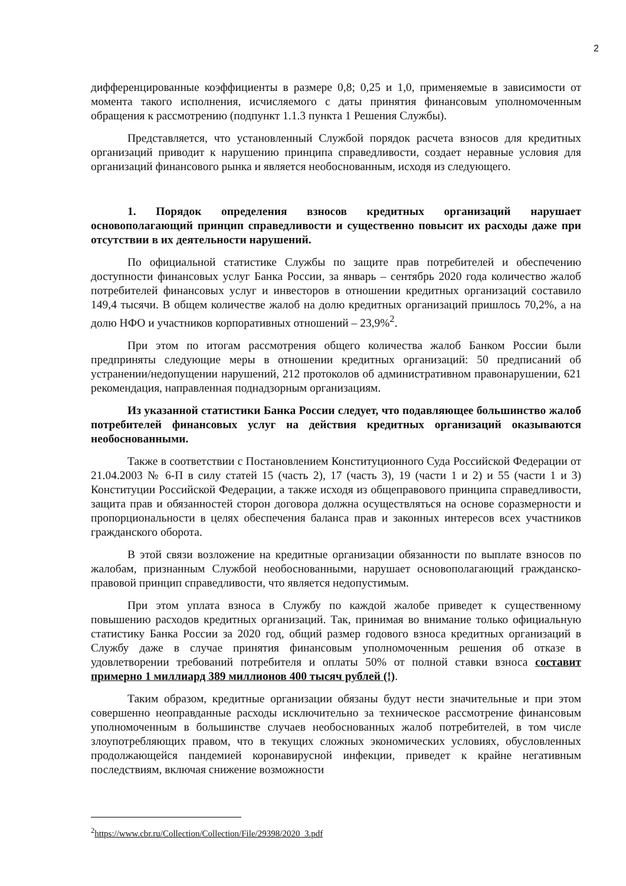2
дифференцированные коэффициенты в размере 0,8; 0,25 и 1,0, применяемые в зависимости от момента такого исполнения, исчисляемого с даты принятия финансовым уполномоченным обращения к рассмотрению (подпункт 1.1.3 пункта 1 Решения Службы).
Представляется, что установленный Службой порядок расчета взносов для кредитных организаций приводит к нарушению принципа справедливости, создает неравные условия для организаций финансового рынка и является необоснованным, исходя из следующего.
1. Порядок определения взносов кредитных организаций нарушает основополагающий принцип справедливости и существенно повысит их расходы даже при отсутствии в их деятельности нарушений.
По официальной статистике Службы по защите прав потребителей и обеспечению доступности финансовых услуг Банка России, за январь – сентябрь 2020 года количество жалоб потребителей финансовых услуг и инвесторов в отношении кредитных организаций составило 149,4 тысячи. В общем количестве жалоб на долю кредитных организаций пришлось 70,2%, а на долю НФО и участников корпоративных отношений – 23,9%<sup>2</sup>.
При этом по итогам рассмотрения общего количества жалоб Банком России были предприняты следующие меры в отношении кредитных организаций: 50 предписаний об устранении/недопущении нарушений, 212 протоколов об административном правонарушении, 621 рекомендация, направленная поднадзорным организациям.
Из указанной статистики Банка России следует, что подавляющее большинство жалоб потребителей финансовых услуг на действия кредитных организаций оказываются необоснованными.
Также в соответствии с Постановлением Конституционного Суда Российской Федерации от 21.04.2003 № 6-П в силу статей 15 (часть 2), 17 (часть 3), 19 (части 1 и 2) и 55 (части 1 и 3) Конституции Российской Федерации, а также исходя из общеправового принципа справедливости, защита прав и обязанностей сторон договора должна осуществляться на основе соразмерности и пропорциональности в целях обеспечения баланса прав и законных интересов всех участников гражданского оборота.
В этой связи возложение на кредитные организации обязанности по выплате взносов по жалобам, признанным Службой необоснованными, нарушает основополагающий гражданско-правовой принцип справедливости, что является недопустимым.
При этом уплата взноса в Службу по каждой жалобе приведет к существенному повышению расходов кредитных организаций. Так, принимая во внимание только официальную статистику Банка России за 2020 год, общий размер годового взноса кредитных организаций в Службу даже в случае принятия финансовым уполномоченным решения об отказе в удовлетворении требований потребителя и оплаты 50% от полной ставки взноса составит примерно 1 миллиард 389 миллионов 400 тысяч рублей (!).
Таким образом, кредитные организации обязаны будут нести значительные и при этом совершенно неоправданные расходы исключительно за техническое рассмотрение финансовым уполномоченным в большинстве случаев необоснованных жалоб потребителей, в том числе злоупотребляющих правом, что в текущих сложных экономических условиях, обусловленных продолжающейся пандемией коронавирусной инфекции, приведет к крайне негативным последствиям, включая снижение возможности
<sup>2</sup> https://www.cbr.ru/Collection/Collection/File/29398/2020_3.pdf